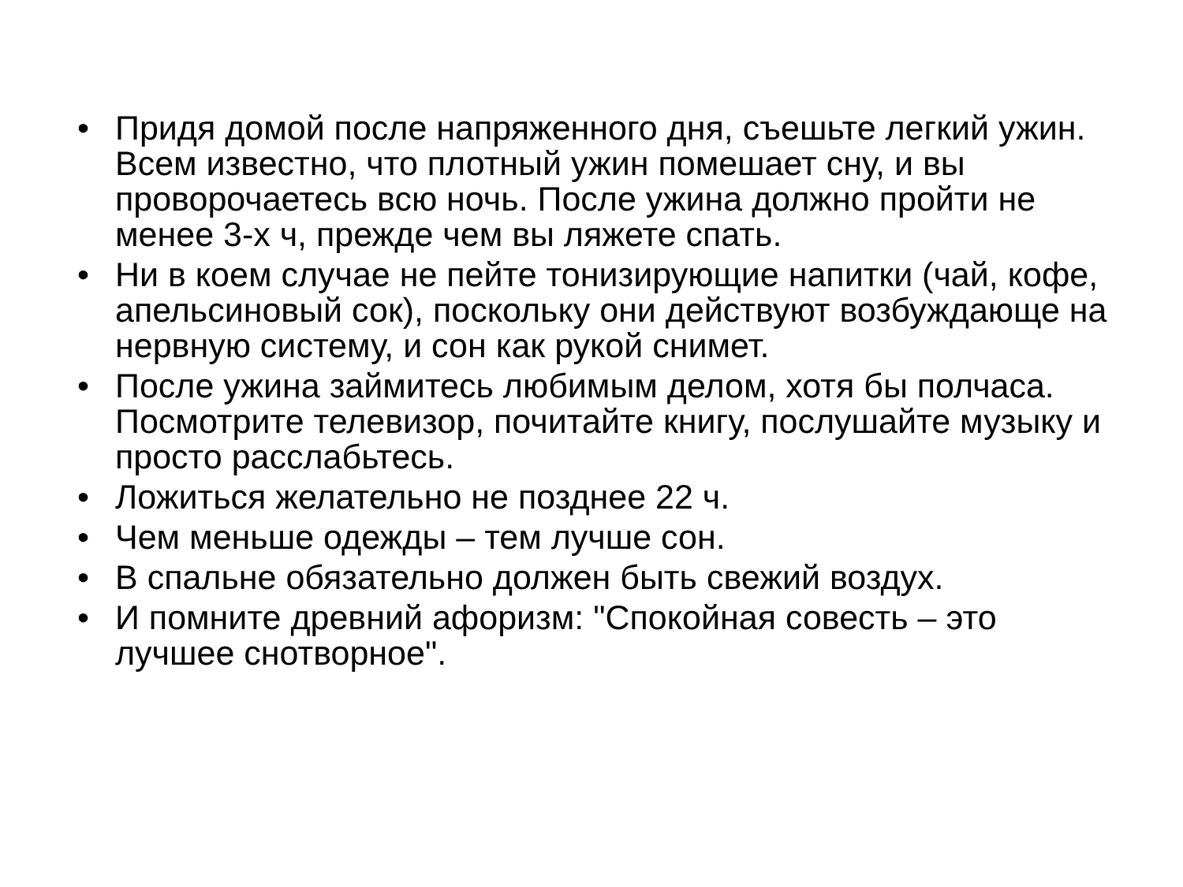• Придя домой после напряженного дня, съешьте легкий ужин. Всем известно, что плотный ужин помешает сну, и вы проворочаетесь всю ночь. После ужина должно пройти не менее 3-х ч, прежде чем вы ляжете спать.
• Ни в коем случае не пейте тонизирующие напитки (чай, кофе, апельсиновый сок), поскольку они действуют возбуждающе на нервную систему, и сон как рукой снимет.
• После ужина займитесь любимым делом, хотя бы полчаса. Посмотрите телевизор, почитайте книгу, послушайте музыку и просто расслабьтесь.
• Ложиться желательно не позднее 22 ч.
• Чем меньше одежды – тем лучше сон.
• В спальне обязательно должен быть свежий воздух.
• И помните древний афоризм: "Спокойная совесть – это лучшее снотворное".